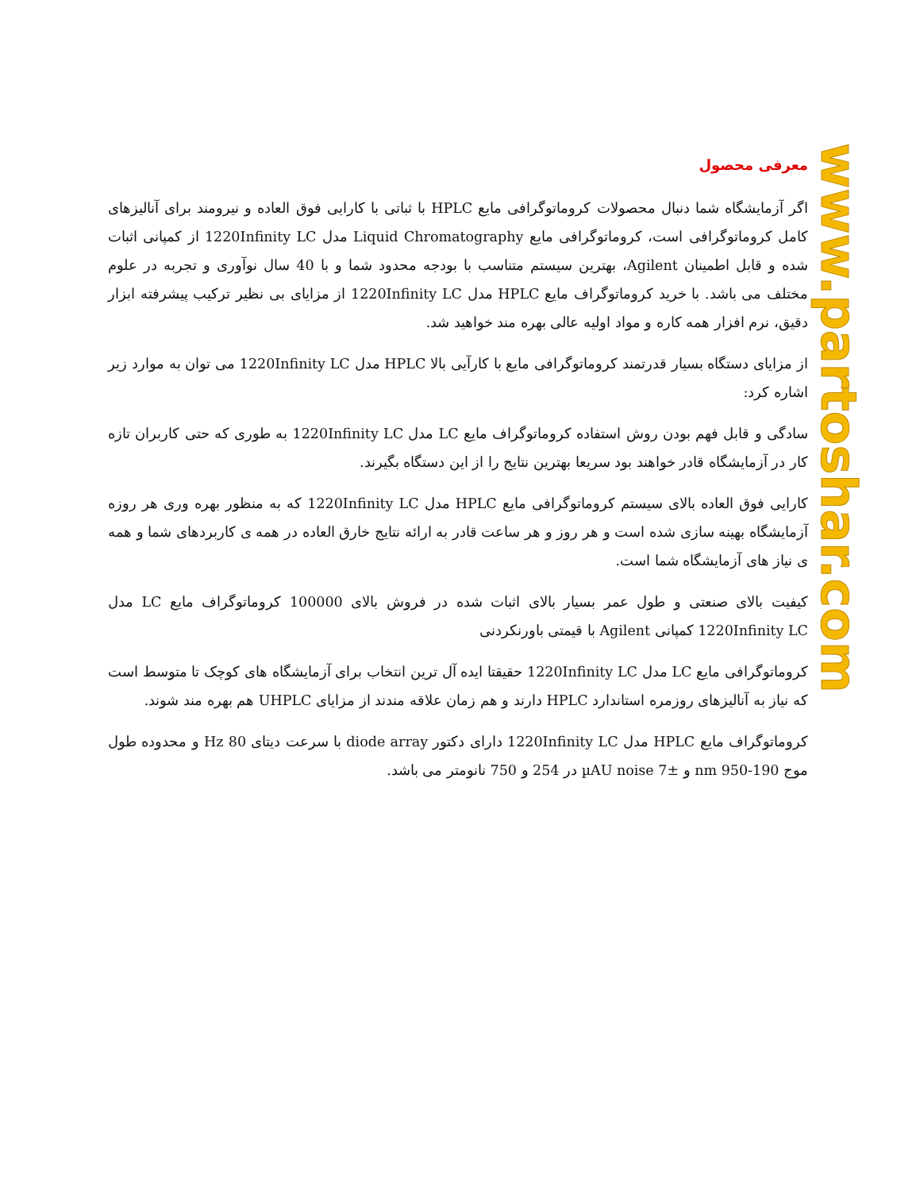www.partoshar.com
معرفی محصول
اگر آزمایشگاه شما دنبال محصولات کروماتوگرافی مایع HPLC با ثباتی با کارایی فوق العاده و نیرومند برای آنالیزهای کامل کروماتوگرافی است، کروماتوگرافی مایع Liquid Chromatography مدل 1220Infinity LC از کمپانی اثبات شده و قابل اطمینان Agilent، بهترین سیستم متناسب با بودجه محدود شما و با 40 سال نوآوری و تجربه در علوم مختلف می باشد. با خرید کروماتوگراف مایع HPLC مدل 1220Infinity LC از مزایای بی نظیر ترکیب پیشرفته ابزار دقیق، نرم افزار همه کاره و مواد اولیه عالی بهره مند خواهید شد.
از مزایای دستگاه بسیار قدرتمند کروماتوگرافی مایع با کارآیی بالا HPLC مدل 1220Infinity LC می توان به موارد زیر اشاره کرد:
سادگی و قابل فهم بودن روش استفاده کروماتوگراف مایع LC مدل 1220Infinity LC به طوری که حتی کاربران تازه کار در آزمایشگاه قادر خواهند بود سریعا بهترین نتایج را از این دستگاه بگیرند.
کارایی فوق العاده بالای سیستم کروماتوگرافی مایع HPLC مدل 1220Infinity LC که به منظور بهره وری هر روزه آزمایشگاه بهینه سازی شده است و هر روز و هر ساعت قادر به ارائه نتایج خارق العاده در همه ی کاربردهای شما و همه ی نیاز های آزمایشگاه شما است.
کیفیت بالای صنعتی و طول عمر بسیار بالای اثبات شده در فروش بالای 100000 کروماتوگراف مایع LC مدل 1220Infinity LC کمپانی Agilent با قیمتی باورنکردنی
کروماتوگرافی مایع LC مدل 1220Infinity LC حقیقتا ایده آل ترین انتخاب برای آزمایشگاه های کوچک تا متوسط است که نیاز به آنالیزهای روزمره استاندارد HPLC دارند و هم زمان علاقه مندند از مزایای UHPLC هم بهره مند شوند.
کروماتوگراف مایع HPLC مدل 1220Infinity LC دارای دکتور diode array با سرعت دیتای 80 Hz و محدوده طول موج 190-950 nm و ±7 µAU noise در 254 و 750 نانومتر می باشد.